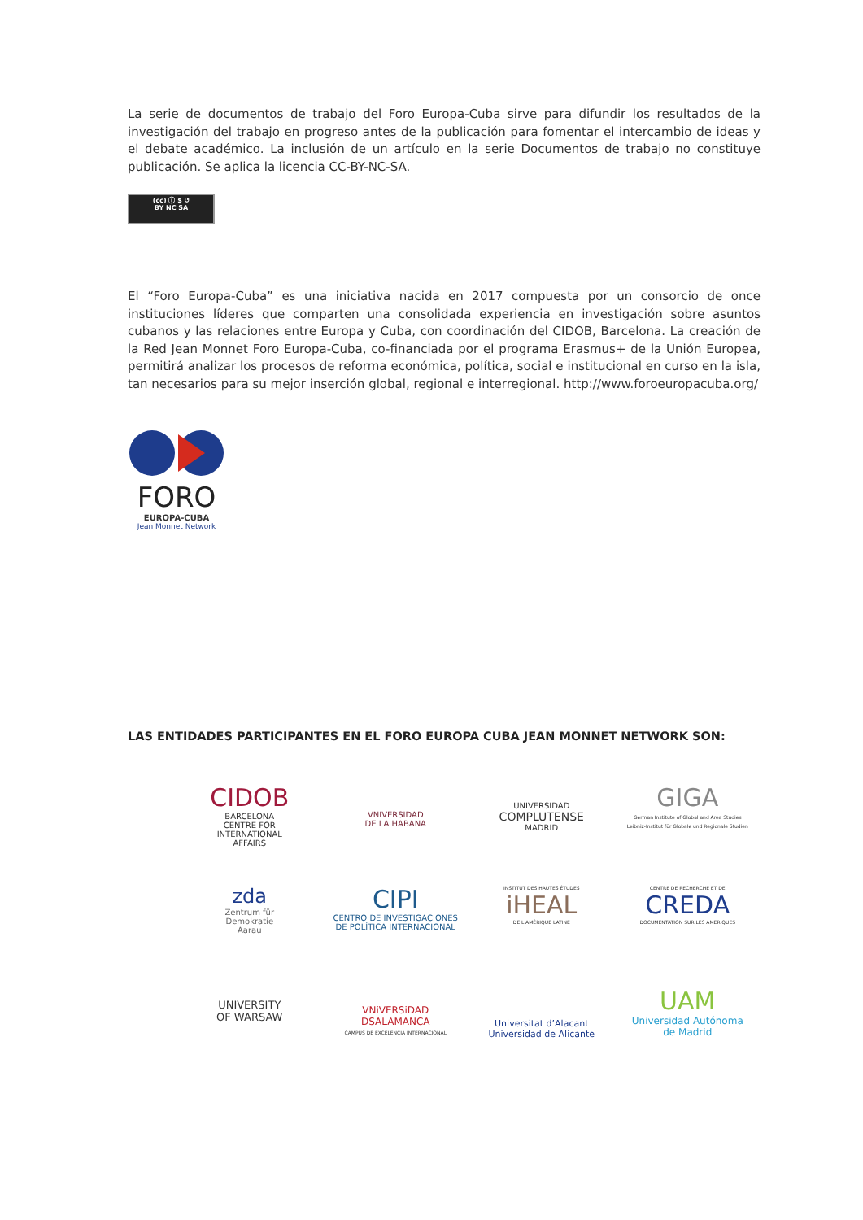La serie de documentos de trabajo del Foro Europa-Cuba sirve para difundir los resultados de la investigación del trabajo en progreso antes de la publicación para fomentar el intercambio de ideas y el debate académico. La inclusión de un artículo en la serie Documentos de trabajo no constituye publicación. Se aplica la licencia CC-BY-NC-SA.
(cc) ⓘ $ ↺
BY NC SA
El “Foro Europa-Cuba” es una iniciativa nacida en 2017 compuesta por un consorcio de once instituciones líderes que comparten una consolidada experiencia en investigación sobre asuntos cubanos y las relaciones entre Europa y Cuba, con coordinación del CIDOB, Barcelona. La creación de la Red Jean Monnet Foro Europa-Cuba, co-financiada por el programa Erasmus+ de la Unión Europea, permitirá analizar los procesos de reforma económica, política, social e institucional en curso en la isla, tan necesarios para su mejor inserción global, regional e interregional. http://www.foroeuropacuba.org/
FORO
EUROPA-CUBA
Jean Monnet Network
LAS ENTIDADES PARTICIPANTES EN EL FORO EUROPA CUBA JEAN MONNET NETWORK SON:
CIDOB
BARCELONA
CENTRE FOR
INTERNATIONAL
AFFAIRS
VNIVERSIDAD
DE LA HABANA
UNIVERSIDAD
COMPLUTENSE
MADRID
GIGA
German Institute of Global and Area Studies
Leibniz-Institut für Globale und Regionale Studien
zda
Zentrum für
Demokratie
Aarau
CIPI
CENTRO DE INVESTIGACIONES
DE POLÍTICA INTERNACIONAL
INSTITUT DES HAUTES ÉTUDES
iHEAL
DE L'AMÉRIQUE LATINE
CENTRE DE RECHERCHE ET DE
CREDA
DOCUMENTATION SUR LES AMERIQUES
UNIVERSITY
OF WARSAW
VNiVERSiDAD
DSALAMANCA
CAMPUS DE EXCELENCIA INTERNACIONAL
Universitat d’Alacant
Universidad de Alicante
UAM
Universidad Autónoma
de Madrid